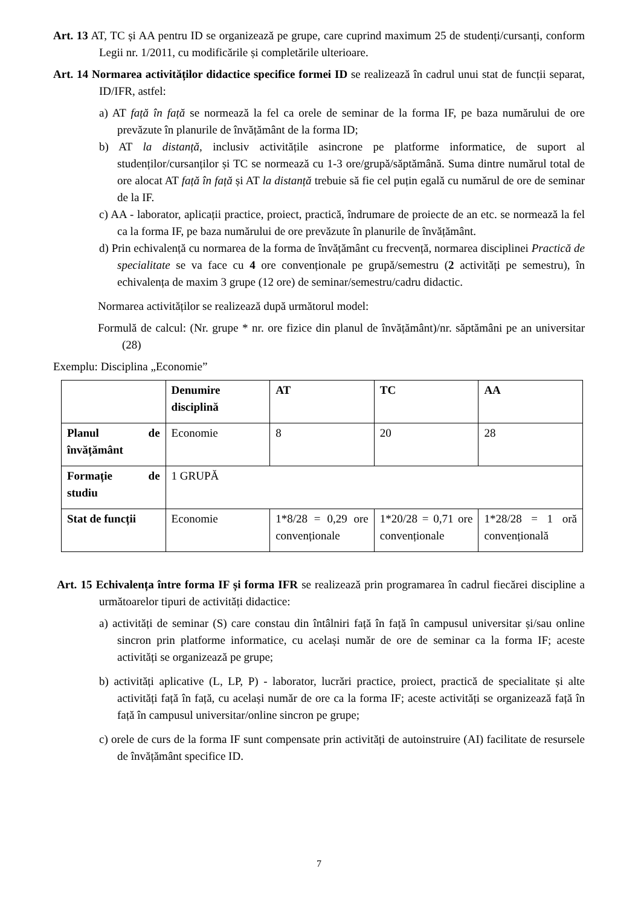Art. 13 AT, TC și AA pentru ID se organizează pe grupe, care cuprind maximum 25 de studenți/cursanți, conform Legii nr. 1/2011, cu modificările și completările ulterioare.
Art. 14 Normarea activităților didactice specifice formei ID se realizează în cadrul unui stat de funcții separat, ID/IFR, astfel:
a) AT față în față se normează la fel ca orele de seminar de la forma IF, pe baza numărului de ore prevăzute în planurile de învățământ de la forma ID;
b) AT la distanță, inclusiv activitățile asincrone pe platforme informatice, de suport al studenților/cursanților și TC se normează cu 1-3 ore/grupă/săptămână. Suma dintre numărul total de ore alocat AT față în față și AT la distanță trebuie să fie cel puțin egală cu numărul de ore de seminar de la IF.
c) AA - laborator, aplicații practice, proiect, practică, îndrumare de proiecte de an etc. se normează la fel ca la forma IF, pe baza numărului de ore prevăzute în planurile de învățământ.
d) Prin echivalență cu normarea de la forma de învățământ cu frecvență, normarea disciplinei Practică de specialitate se va face cu 4 ore convenționale pe grupă/semestru (2 activități pe semestru), în echivalența de maxim 3 grupe (12 ore) de seminar/semestru/cadru didactic.
Normarea activităților se realizează după următorul model:
Formulă de calcul: (Nr. grupe * nr. ore fizice din planul de învățământ)/nr. săptămâni pe an universitar (28)
Exemplu: Disciplina „Economie”
| | Denumire disciplină | AT | TC | AA |
| Planul de învățământ | Economie | 8 | 20 | 28 |
| Formație de studiu | 1 GRUPĂ | | | |
| Stat de funcții | Economie | 1*8/28 = 0,29 ore convenționale | 1*20/28 = 0,71 ore convenționale | 1*28/28 = 1 oră convențională |
Art. 15 Echivalența între forma IF și forma IFR se realizează prin programarea în cadrul fiecărei discipline a următoarelor tipuri de activități didactice:
a) activități de seminar (S) care constau din întâlniri față în față în campusul universitar și/sau online sincron prin platforme informatice, cu același număr de ore de seminar ca la forma IF; aceste activități se organizează pe grupe;
b) activități aplicative (L, LP, P) - laborator, lucrări practice, proiect, practică de specialitate și alte activități față în față, cu același număr de ore ca la forma IF; aceste activități se organizează față în față în campusul universitar/online sincron pe grupe;
c) orele de curs de la forma IF sunt compensate prin activități de autoinstruire (AI) facilitate de resursele de învățământ specifice ID.
7